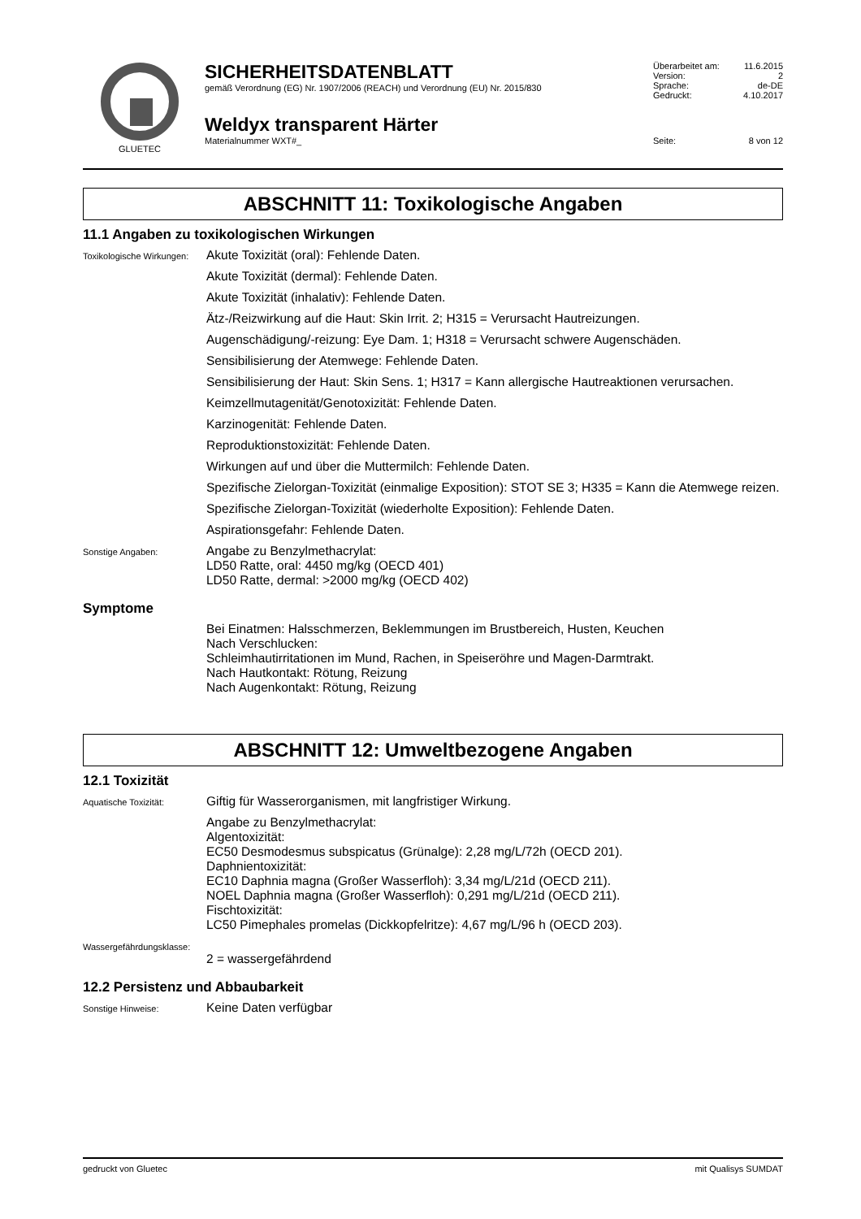GLUETEC
SICHERHEITSDATENBLATT
gemäß Verordnung (EG) Nr. 1907/2006 (REACH) und Verordnung (EU) Nr. 2015/830
Weldyx transparent Härter
Materialnummer WXT#_
| Überarbeitet am: | 11.6.2015 |
| Version: | 2 |
| Sprache: | de-DE |
| Gedruckt: | 4.10.2017 |
| Seite: | 8 von 12 |
ABSCHNITT 11: Toxikologische Angaben
11.1 Angaben zu toxikologischen Wirkungen
Toxikologische Wirkungen:
Akute Toxizität (oral): Fehlende Daten.
Akute Toxizität (dermal): Fehlende Daten.
Akute Toxizität (inhalativ): Fehlende Daten.
Ätz-/Reizwirkung auf die Haut: Skin Irrit. 2; H315 = Verursacht Hautreizungen.
Augenschädigung/-reizung: Eye Dam. 1; H318 = Verursacht schwere Augenschäden.
Sensibilisierung der Atemwege: Fehlende Daten.
Sensibilisierung der Haut: Skin Sens. 1; H317 = Kann allergische Hautreaktionen verursachen.
Keimzellmutagenität/Genotoxizität: Fehlende Daten.
Karzinogenität: Fehlende Daten.
Reproduktionstoxizität: Fehlende Daten.
Wirkungen auf und über die Muttermilch: Fehlende Daten.
Spezifische Zielorgan-Toxizität (einmalige Exposition): STOT SE 3; H335 = Kann die Atemwege reizen.
Spezifische Zielorgan-Toxizität (wiederholte Exposition): Fehlende Daten.
Aspirationsgefahr: Fehlende Daten.
Sonstige Angaben:
Angabe zu Benzylmethacrylat:
LD50 Ratte, oral: 4450 mg/kg (OECD 401)
LD50 Ratte, dermal: >2000 mg/kg (OECD 402)
Symptome
Bei Einatmen: Halsschmerzen, Beklemmungen im Brustbereich, Husten, Keuchen
Nach Verschlucken:
Schleimhautirritationen im Mund, Rachen, in Speiseröhre und Magen-Darmtrakt.
Nach Hautkontakt: Rötung, Reizung
Nach Augenkontakt: Rötung, Reizung
ABSCHNITT 12: Umweltbezogene Angaben
12.1 Toxizität
Aquatische Toxizität:
Giftig für Wasserorganismen, mit langfristiger Wirkung.
Angabe zu Benzylmethacrylat:
Algentoxizität:
EC50 Desmodesmus subspicatus (Grünalge): 2,28 mg/L/72h (OECD 201).
Daphnientoxizität:
EC10 Daphnia magna (Großer Wasserfloh): 3,34 mg/L/21d (OECD 211).
NOEL Daphnia magna (Großer Wasserfloh): 0,291 mg/L/21d (OECD 211).
Fischtoxizität:
LC50 Pimephales promelas (Dickkopfelritze): 4,67 mg/L/96 h (OECD 203).
Wassergefährdungsklasse:
2 = wassergefährdend
12.2 Persistenz und Abbaubarkeit
Sonstige Hinweise:
Keine Daten verfügbar
gedruckt von Gluetec mit Qualisys SUMDAT